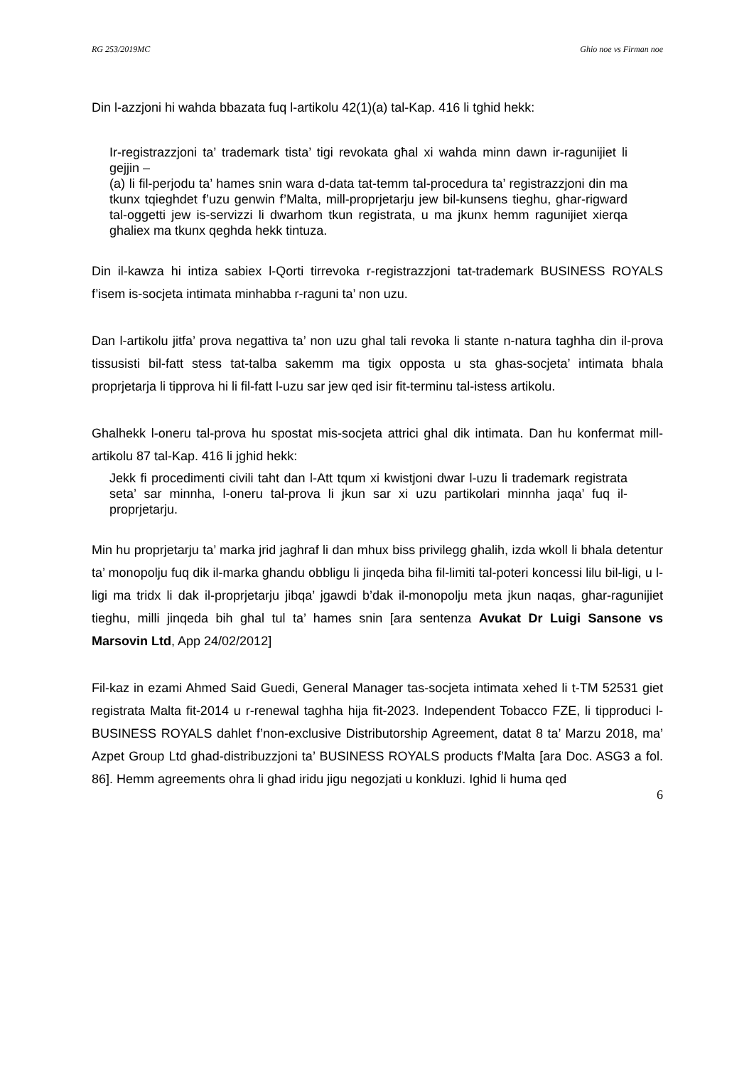RG 253/2019MC Ghio noe vs Firman noe
Din l-azzjoni hi wahda bbazata fuq l-artikolu 42(1)(a) tal-Kap. 416 li tghid hekk:
Ir-registrazzjoni ta’ trademark tista’ tigi revokata għal xi wahda minn dawn ir-ragunijiet li gejjin –
(a) li fil-perjodu ta’ hames snin wara d-data tat-temm tal-procedura ta’ registrazzjoni din ma tkunx tqieghdet f’uzu genwin f’Malta, mill-proprjetarju jew bil-kunsens tieghu, ghar-rigward tal-oggetti jew is-servizzi li dwarhom tkun registrata, u ma jkunx hemm ragunijiet xierqa ghaliex ma tkunx qeghda hekk tintuza.
Din il-kawza hi intiza sabiex l-Qorti tirrevoka r-registrazzjoni tat-trademark BUSINESS ROYALS f’isem is-socjeta intimata minhabba r-raguni ta’ non uzu.
Dan l-artikolu jitfa’ prova negattiva ta’ non uzu ghal tali revoka li stante n-natura taghha din il-prova tissusisti bil-fatt stess tat-talba sakemm ma tigix opposta u sta ghas-socjeta’ intimata bhala proprjetarja li tipprova hi li fil-fatt l-uzu sar jew qed isir fit-terminu tal-istess artikolu.
Ghalhekk l-oneru tal-prova hu spostat mis-socjeta attrici ghal dik intimata. Dan hu konfermat mill-artikolu 87 tal-Kap. 416 li jghid hekk:
Jekk fi procedimenti civili taht dan l-Att tqum xi kwistjoni dwar l-uzu li trademark registrata seta’ sar minnha, l-oneru tal-prova li jkun sar xi uzu partikolari minnha jaqa’ fuq il-proprjetarju.
Min hu proprjetarju ta’ marka jrid jaghraf li dan mhux biss privilegg ghalih, izda wkoll li bhala detentur ta’ monopolju fuq dik il-marka ghandu obbligu li jinqeda biha fil-limiti tal-poteri koncessi lilu bil-ligi, u l-ligi ma tridx li dak il-proprjetarju jibqa’ jgawdi b’dak il-monopolju meta jkun naqas, ghar-ragunijiet tieghu, milli jinqeda bih ghal tul ta’ hames snin [ara sentenza Avukat Dr Luigi Sansone vs Marsovin Ltd, App 24/02/2012]
Fil-kaz in ezami Ahmed Said Guedi, General Manager tas-socjeta intimata xehed li t-TM 52531 giet registrata Malta fit-2014 u r-renewal taghha hija fit-2023. Independent Tobacco FZE, li tipproduci l-BUSINESS ROYALS dahlet f’non-exclusive Distributorship Agreement, datat 8 ta’ Marzu 2018, ma’ Azpet Group Ltd ghad-distribuzzjoni ta’ BUSINESS ROYALS products f’Malta [ara Doc. ASG3 a fol. 86]. Hemm agreements ohra li ghad iridu jigu negozjati u konkluzi. Ighid li huma qed
6